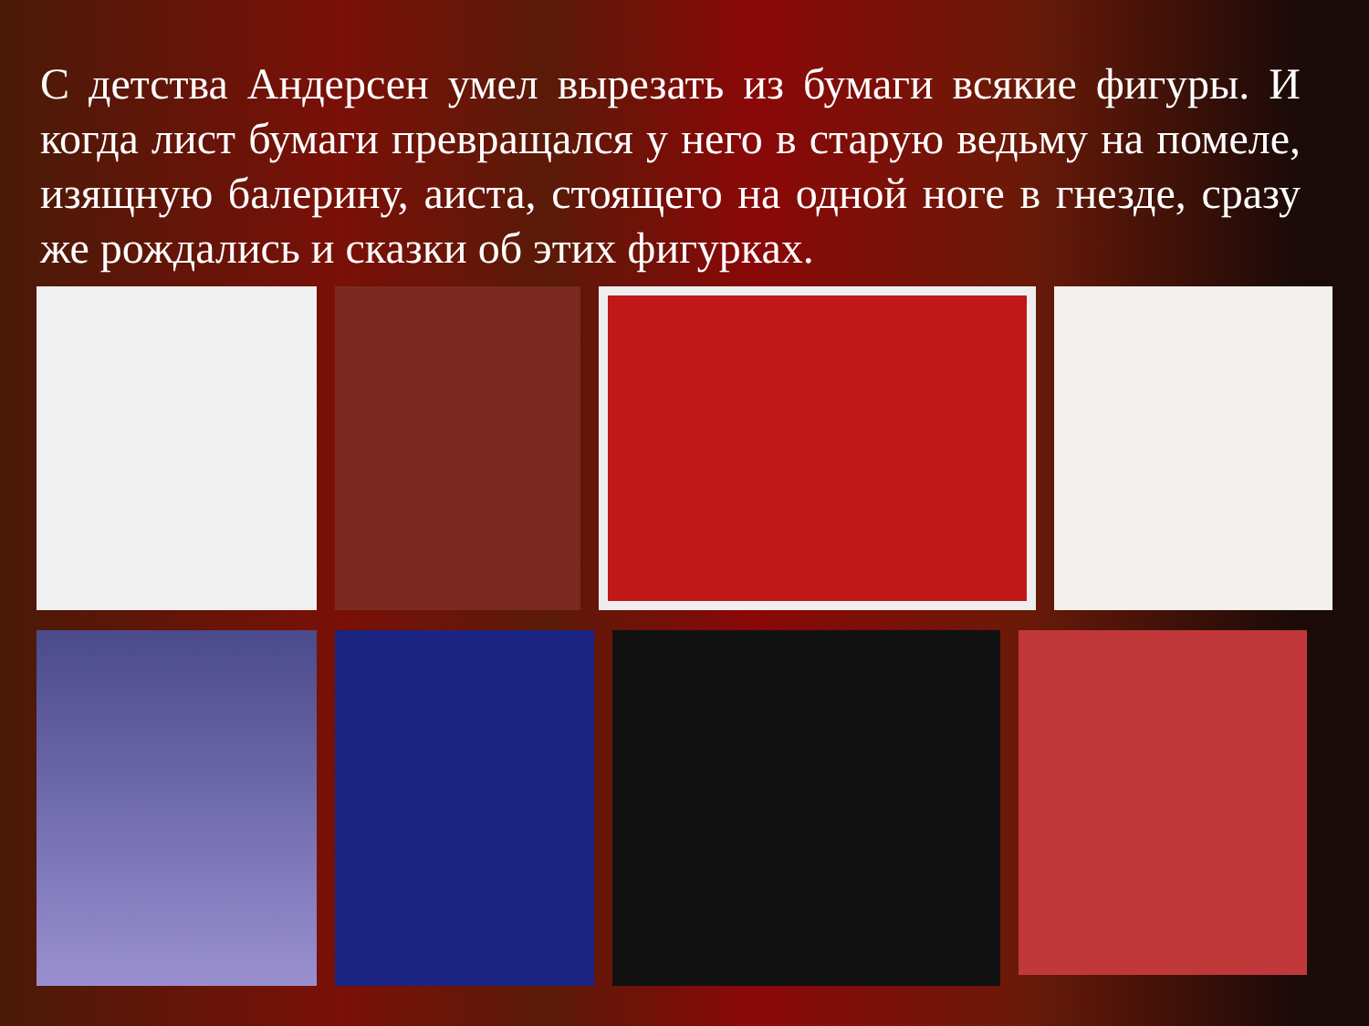С детства Андерсен умел вырезать из бумаги всякие фигуры. И когда лист бумаги превращался у него в старую ведьму на помеле, изящную балерину, аиста, стоящего на одной ноге в гнезде, сразу же рождались и сказки об этих фигурках.